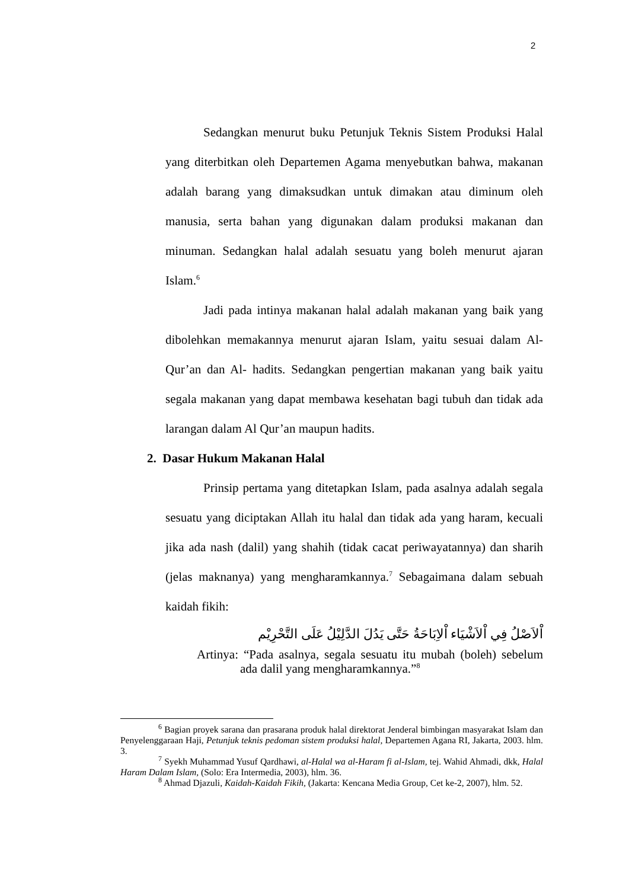2
Sedangkan menurut buku Petunjuk Teknis Sistem Produksi Halal yang diterbitkan oleh Departemen Agama menyebutkan bahwa, makanan adalah barang yang dimaksudkan untuk dimakan atau diminum oleh manusia, serta bahan yang digunakan dalam produksi makanan dan minuman. Sedangkan halal adalah sesuatu yang boleh menurut ajaran Islam.<sup>6</sup>
Jadi pada intinya makanan halal adalah makanan yang baik yang dibolehkan memakannya menurut ajaran Islam, yaitu sesuai dalam Al-Qur’an dan Al- hadits. Sedangkan pengertian makanan yang baik yaitu segala makanan yang dapat membawa kesehatan bagi tubuh dan tidak ada larangan dalam Al Qur’an maupun hadits.
2. Dasar Hukum Makanan Halal
Prinsip pertama yang ditetapkan Islam, pada asalnya adalah segala sesuatu yang diciptakan Allah itu halal dan tidak ada yang haram, kecuali jika ada nash (dalil) yang shahih (tidak cacat periwayatannya) dan sharih (jelas maknanya) yang mengharamkannya.<sup>7</sup> Sebagaimana dalam sebuah kaidah fikih:
اْلاَصْلُ فِي اْلاَشْيَاء اْلاِبَاحَةُ حَتَّى يَدُلَ الدَّلِيْلُ عَلَى التَّحْرِيْم
Artinya: “Pada asalnya, segala sesuatu itu mubah (boleh) sebelum ada dalil yang mengharamkannya.”<sup>8</sup>
<sup>6</sup> Bagian proyek sarana dan prasarana produk halal direktorat Jenderal bimbingan masyarakat Islam dan Penyelenggaraan Haji, Petunjuk teknis pedoman sistem produksi halal, Departemen Agana RI, Jakarta, 2003. hlm. 3.
<sup>7</sup> Syekh Muhammad Yusuf Qardhawi, al-Halal wa al-Haram fi al-Islam, tej. Wahid Ahmadi, dkk, Halal Haram Dalam Islam, (Solo: Era Intermedia, 2003), hlm. 36.
<sup>8</sup> Ahmad Djazuli, Kaidah-Kaidah Fikih, (Jakarta: Kencana Media Group, Cet ke-2, 2007), hlm. 52.